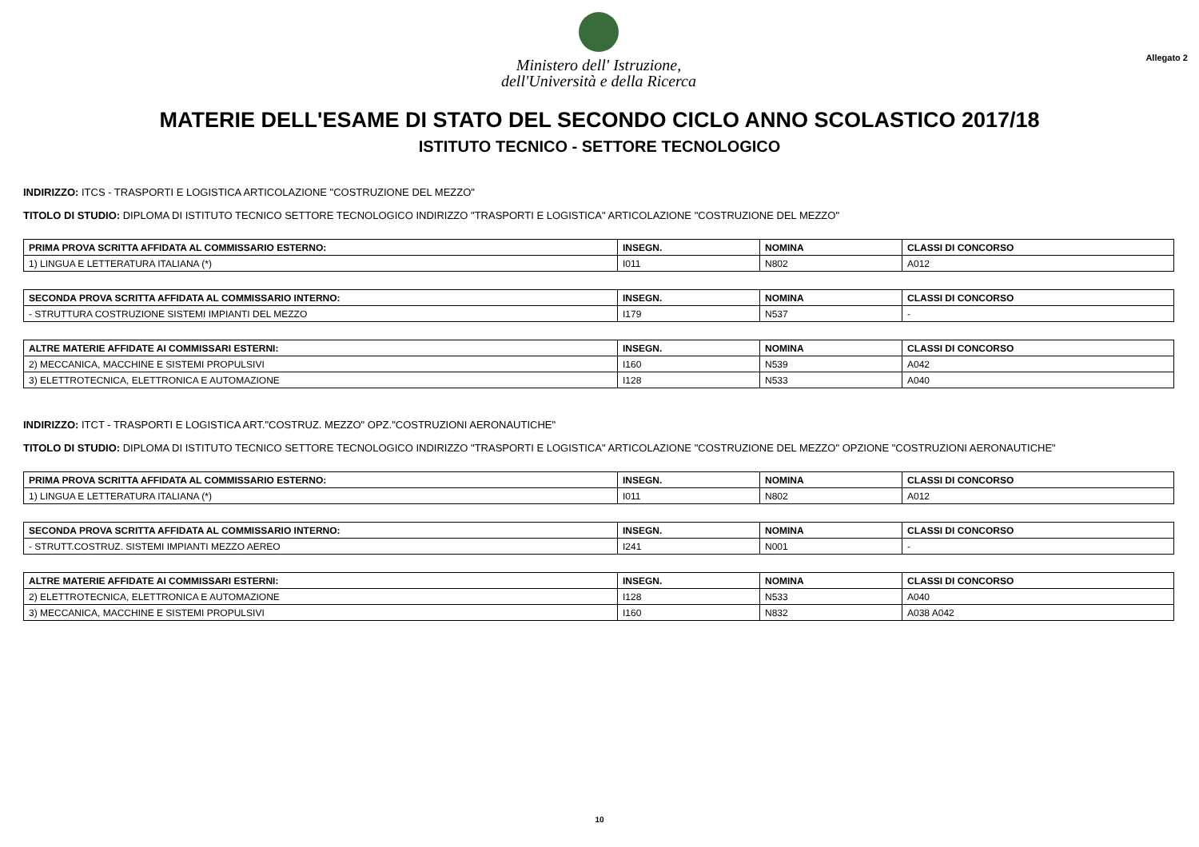Ministero dell' Istruzione,
dell'Università e della Ricerca
Allegato 2
MATERIE DELL'ESAME DI STATO DEL SECONDO CICLO ANNO SCOLASTICO 2017/18
ISTITUTO TECNICO - SETTORE TECNOLOGICO
INDIRIZZO: ITCS - TRASPORTI E LOGISTICA ARTICOLAZIONE "COSTRUZIONE DEL MEZZO"
TITOLO DI STUDIO: DIPLOMA DI ISTITUTO TECNICO SETTORE TECNOLOGICO INDIRIZZO "TRASPORTI E LOGISTICA" ARTICOLAZIONE "COSTRUZIONE DEL MEZZO"
| PRIMA PROVA SCRITTA AFFIDATA AL COMMISSARIO ESTERNO: | INSEGN. | NOMINA | CLASSI DI CONCORSO |
| --- | --- | --- | --- |
| 1) LINGUA E LETTERATURA ITALIANA (*) | I011 | N802 | A012 |
| SECONDA PROVA SCRITTA AFFIDATA AL COMMISSARIO INTERNO: | INSEGN. | NOMINA | CLASSI DI CONCORSO |
| --- | --- | --- | --- |
| - STRUTTURA COSTRUZIONE SISTEMI IMPIANTI DEL MEZZO | I179 | N537 | - |
| ALTRE MATERIE AFFIDATE AI COMMISSARI ESTERNI: | INSEGN. | NOMINA | CLASSI DI CONCORSO |
| --- | --- | --- | --- |
| 2) MECCANICA, MACCHINE E SISTEMI PROPULSIVI | I160 | N539 | A042 |
| 3) ELETTROTECNICA, ELETTRONICA E AUTOMAZIONE | I128 | N533 | A040 |
INDIRIZZO: ITCT - TRASPORTI E LOGISTICA ART."COSTRUZ. MEZZO" OPZ."COSTRUZIONI AERONAUTICHE"
TITOLO DI STUDIO: DIPLOMA DI ISTITUTO TECNICO SETTORE TECNOLOGICO INDIRIZZO "TRASPORTI E LOGISTICA" ARTICOLAZIONE "COSTRUZIONE DEL MEZZO" OPZIONE "COSTRUZIONI AERONAUTICHE"
| PRIMA PROVA SCRITTA AFFIDATA AL COMMISSARIO ESTERNO: | INSEGN. | NOMINA | CLASSI DI CONCORSO |
| --- | --- | --- | --- |
| 1) LINGUA E LETTERATURA ITALIANA (*) | I011 | N802 | A012 |
| SECONDA PROVA SCRITTA AFFIDATA AL COMMISSARIO INTERNO: | INSEGN. | NOMINA | CLASSI DI CONCORSO |
| --- | --- | --- | --- |
| - STRUTT.COSTRUZ. SISTEMI IMPIANTI MEZZO AEREO | I241 | N001 | - |
| ALTRE MATERIE AFFIDATE AI COMMISSARI ESTERNI: | INSEGN. | NOMINA | CLASSI DI CONCORSO |
| --- | --- | --- | --- |
| 2) ELETTROTECNICA, ELETTRONICA E AUTOMAZIONE | I128 | N533 | A040 |
| 3) MECCANICA, MACCHINE E SISTEMI PROPULSIVI | I160 | N832 | A038 A042 |
10